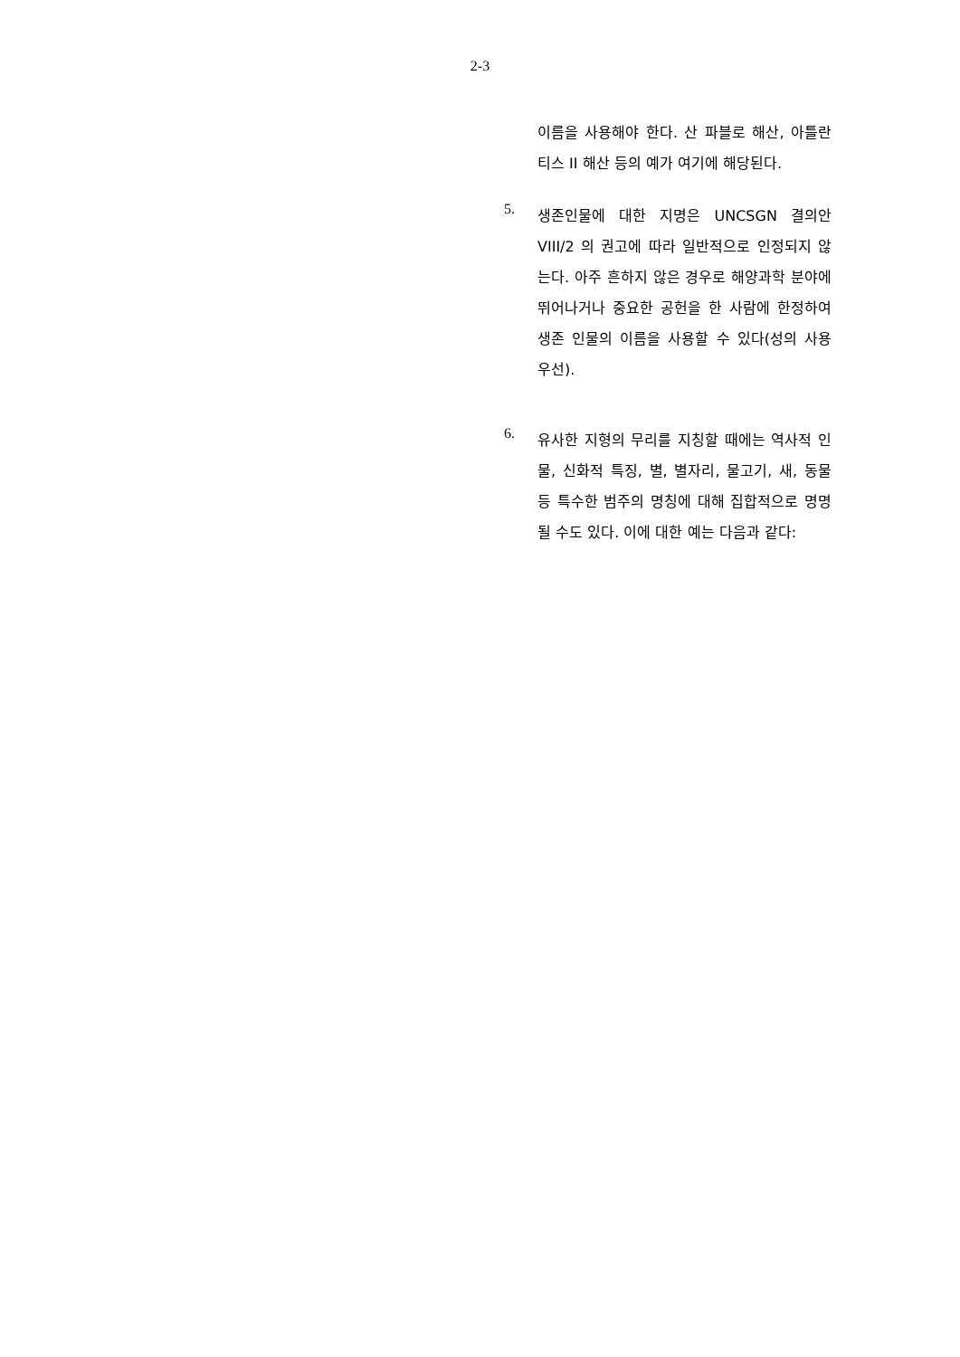2-3
이름을 사용해야 한다. 산 파블로 해산, 아틀란티스 II 해산 등의 예가 여기에 해당된다.
5.
생존인물에 대한 지명은 UNCSGN 결의안 VIII/2 의 권고에 따라 일반적으로 인정되지 않는다. 아주 흔하지 않은 경우로 해양과학 분야에 뛰어나거나 중요한 공헌을 한 사람에 한정하여 생존 인물의 이름을 사용할 수 있다(성의 사용 우선).
6.
유사한 지형의 무리를 지칭할 때에는 역사적 인물, 신화적 특징, 별, 별자리, 물고기, 새, 동물 등 특수한 범주의 명칭에 대해 집합적으로 명명될 수도 있다. 이에 대한 예는 다음과 같다: